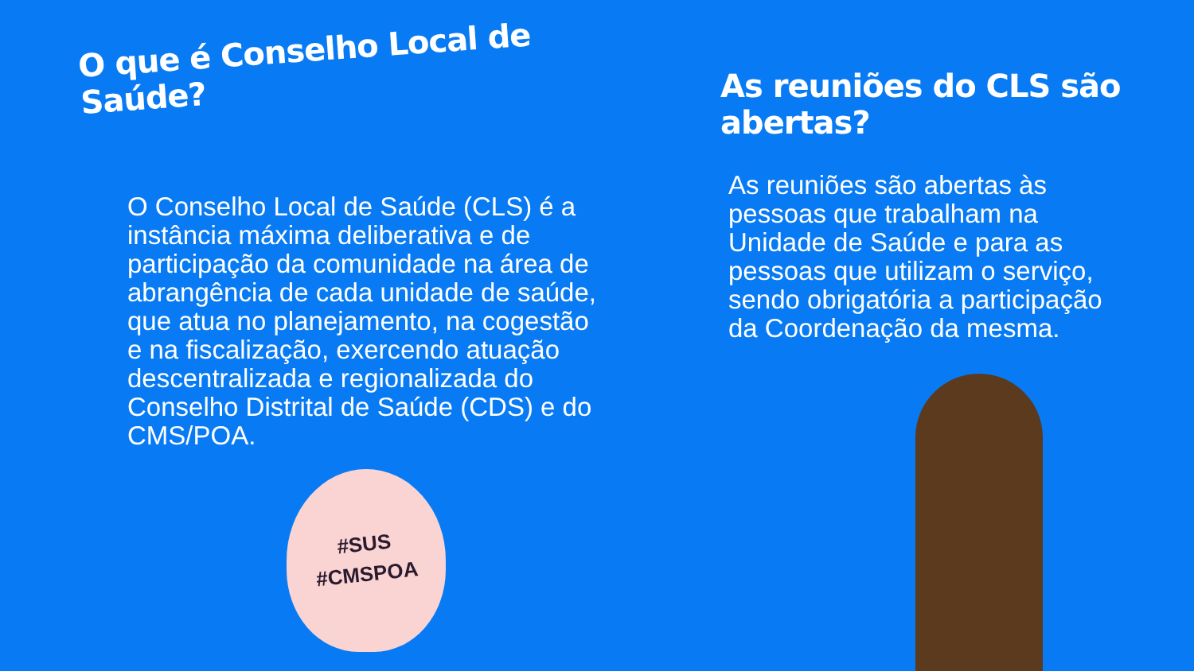O que é Conselho Local de Saúde?
O Conselho Local de Saúde (CLS) é a instância máxima deliberativa e de participação da comunidade na área de abrangência de cada unidade de saúde, que atua no planejamento, na cogestão e na fiscalização, exercendo atuação descentralizada e regionalizada do Conselho Distrital de Saúde (CDS) e do CMS/POA.
As reuniões do CLS são abertas?
As reuniões são abertas às pessoas que trabalham na Unidade de Saúde e para as pessoas que utilizam o serviço, sendo obrigatória a participação da Coordenação da mesma.
#SUS
#CMSPOA